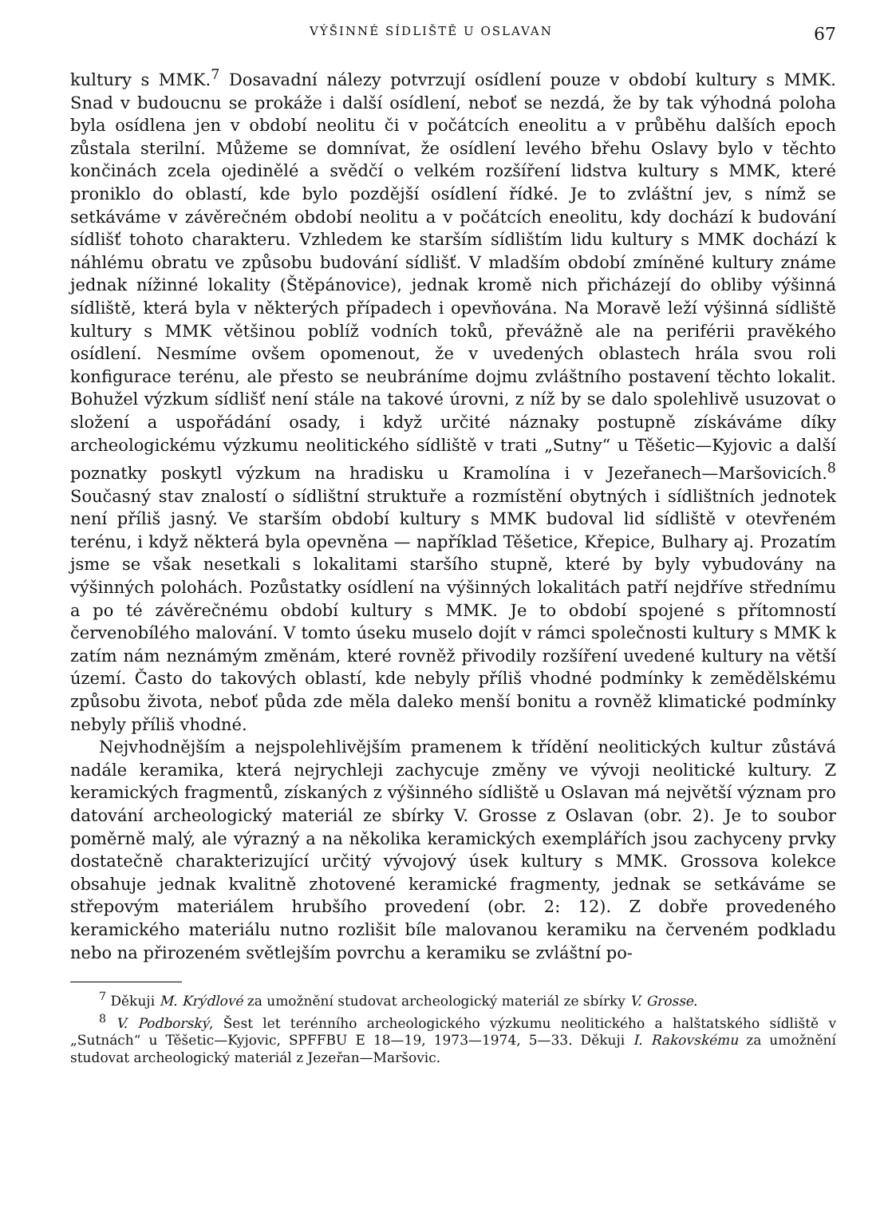VÝŠINNÉ SÍDLIŠTĚ U OSLAVAN 67
kultury s MMK.<sup>7</sup> Dosavadní nálezy potvrzují osídlení pouze v období kultury s MMK. Snad v budoucnu se prokáže i další osídlení, neboť se nezdá, že by tak výhodná poloha byla osídlena jen v období neolitu či v počátcích eneolitu a v průběhu dalších epoch zůstala sterilní. Můžeme se domnívat, že osídlení levého břehu Oslavy bylo v těchto končinách zcela ojedinělé a svědčí o velkém rozšíření lidstva kultury s MMK, které proniklo do oblastí, kde bylo pozdější osídlení řídké. Je to zvláštní jev, s nímž se setkáváme v závěrečném období neolitu a v počátcích eneolitu, kdy dochází k budování sídlišť tohoto charakteru. Vzhledem ke starším sídlištím lidu kultury s MMK dochází k náhlému obratu ve způsobu budování sídlišť. V mladším období zmíněné kultury známe jednak nížinné lokality (Štěpánovice), jednak kromě nich přicházejí do obliby výšinná sídliště, která byla v některých případech i opevňována. Na Moravě leží výšinná sídliště kultury s MMK většinou poblíž vodních toků, převážně ale na periférii pravěkého osídlení. Nesmíme ovšem opomenout, že v uvedených oblastech hrála svou roli konfigurace terénu, ale přesto se neubráníme dojmu zvláštního postavení těchto lokalit. Bohužel výzkum sídlišť není stále na takové úrovni, z níž by se dalo spolehlivě usuzovat o složení a uspořádání osady, i když určité náznaky postupně získáváme díky archeologickému výzkumu neolitického sídliště v trati „Sutny“ u Těšetic—Kyjovic a další poznatky poskytl výzkum na hradisku u Kramolína i v Jezeřanech—Maršovicích.<sup>8</sup> Současný stav znalostí o sídlištní struktuře a rozmístění obytných i sídlištních jednotek není příliš jasný. Ve starším období kultury s MMK budoval lid sídliště v otevřeném terénu, i když některá byla opevněna — například Těšetice, Křepice, Bulhary aj. Prozatím jsme se však nesetkali s lokalitami staršího stupně, které by byly vybudovány na výšinných polohách. Pozůstatky osídlení na výšinných lokalitách patří nejdříve střednímu a po té závěrečnému období kultury s MMK. Je to období spojené s přítomností červenobílého malování. V tomto úseku muselo dojít v rámci společnosti kultury s MMK k zatím nám neznámým změnám, které rovněž přivodily rozšíření uvedené kultury na větší území. Často do takových oblastí, kde nebyly příliš vhodné podmínky k zemědělskému způsobu života, neboť půda zde měla daleko menší bonitu a rovněž klimatické podmínky nebyly příliš vhodné.
Nejvhodnějším a nejspolehlivějším pramenem k třídění neolitických kultur zůstává nadále keramika, která nejrychleji zachycuje změny ve vývoji neolitické kultury. Z keramických fragmentů, získaných z výšinného sídliště u Oslavan má největší význam pro datování archeologický materiál ze sbírky V. Grosse z Oslavan (obr. 2). Je to soubor poměrně malý, ale výrazný a na několika keramických exemplářích jsou zachyceny prvky dostatečně charakterizující určitý vývojový úsek kultury s MMK. Grossova kolekce obsahuje jednak kvalitně zhotovené keramické fragmenty, jednak se setkáváme se střepovým materiálem hrubšího provedení (obr. 2: 12). Z dobře provedeného keramického materiálu nutno rozlišit bíle malovanou keramiku na červeném podkladu nebo na přirozeném světlejším povrchu a keramiku se zvláštní po-
<sup>7</sup> Děkuji M. Krýdlové za umožnění studovat archeologický materiál ze sbírky V. Grosse.
<sup>8</sup> V. Podborský, Šest let terénního archeologického výzkumu neolitického a halštatského sídliště v „Sutnách“ u Těšetic—Kyjovic, SPFFBU E 18—19, 1973—1974, 5—33. Děkuji I. Rakovskému za umožnění studovat archeologický materiál z Jezeřan—Maršovic.